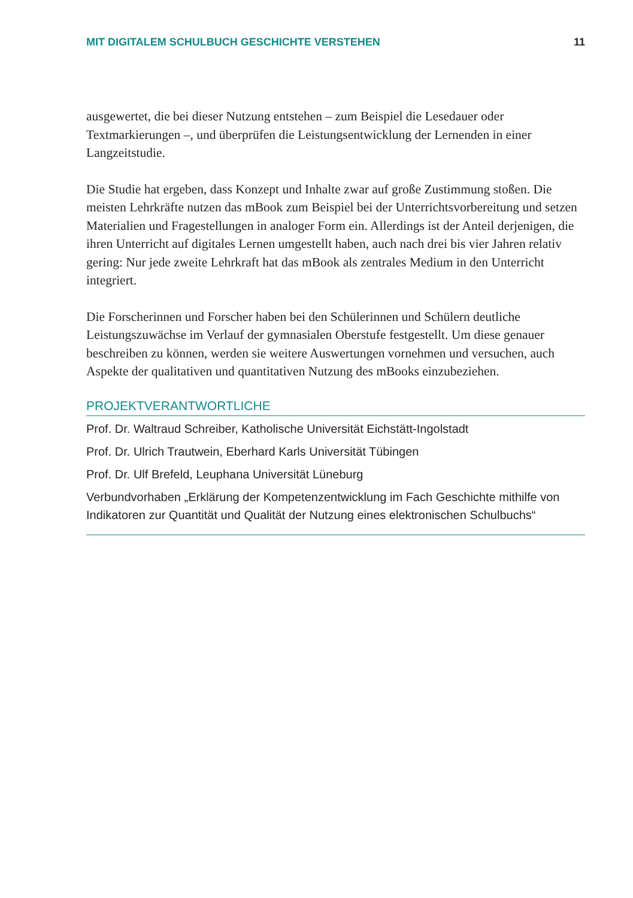MIT DIGITALEM SCHULBUCH GESCHICHTE VERSTEHEN 11
ausgewertet, die bei dieser Nutzung entstehen – zum Beispiel die Lesedauer oder Textmarkierungen –, und überprüfen die Leistungsentwicklung der Lernenden in einer Langzeitstudie.
Die Studie hat ergeben, dass Konzept und Inhalte zwar auf große Zustimmung sto­ßen. Die meisten Lehrkräfte nutzen das mBook zum Beispiel bei der Unterrichtsvor­bereitung und setzen Materialien und Fragestellungen in analoger Form ein. Aller­dings ist der Anteil derjenigen, die ihren Unterricht auf digitales Lernen umgestellt haben, auch nach drei bis vier Jahren relativ gering: Nur jede zweite Lehrkraft hat das mBook als zentrales Medium in den Unterricht integriert.
Die Forscherinnen und Forscher haben bei den Schülerinnen und Schülern deutli­che Leistungszuwächse im Verlauf der gymnasialen Oberstufe festgestellt. Um diese genauer beschreiben zu können, werden sie weitere Auswertungen vornehmen und versuchen, auch Aspekte der qualitativen und quantitativen Nutzung des mBooks einzubeziehen.
PROJEKTVERANTWORTLICHE
Prof. Dr. Waltraud Schreiber, Katholische Universität Eichstätt-Ingolstadt
Prof. Dr. Ulrich Trautwein, Eberhard Karls Universität Tübingen
Prof. Dr. Ulf Brefeld, Leuphana Universität Lüneburg
Verbundvorhaben „Erklärung der Kompetenzentwicklung im Fach Geschichte mithilfe von Indikatoren zur Quantität und Qualität der Nutzung eines elektronischen Schul­buchs“